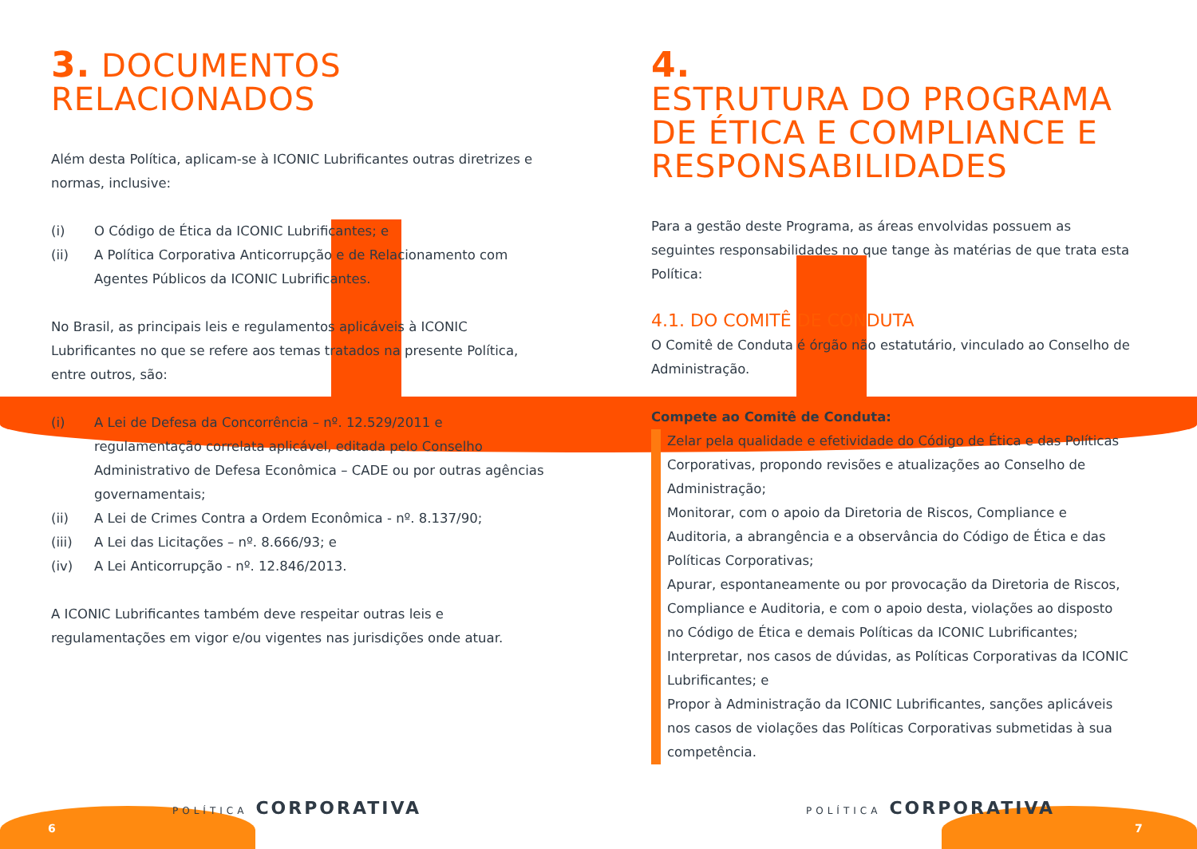3. DOCUMENTOS
RELACIONADOS
Além desta Política, aplicam-se à ICONIC Lubrificantes outras diretrizes e normas, inclusive:
(i) O Código de Ética da ICONIC Lubrificantes; e
(ii) A Política Corporativa Anticorrupção e de Relacionamento com Agentes Públicos da ICONIC Lubrificantes.
No Brasil, as principais leis e regulamentos aplicáveis à ICONIC Lubrificantes no que se refere aos temas tratados na presente Política, entre outros, são:
(i) A Lei de Defesa da Concorrência – nº. 12.529/2011 e regulamentação correlata aplicável, editada pelo Conselho Administrativo de Defesa Econômica – CADE ou por outras agências governamentais;
(ii) A Lei de Crimes Contra a Ordem Econômica - nº. 8.137/90;
(iii) A Lei das Licitações – nº. 8.666/93; e
(iv) A Lei Anticorrupção - nº. 12.846/2013.
A ICONIC Lubrificantes também deve respeitar outras leis e regulamentações em vigor e/ou vigentes nas jurisdições onde atuar.
4.
ESTRUTURA DO PROGRAMA DE ÉTICA E COMPLIANCE E RESPONSABILIDADES
Para a gestão deste Programa, as áreas envolvidas possuem as seguintes responsabilidades no que tange às matérias de que trata esta Política:
4.1. DO COMITÊ DE CONDUTA
O Comitê de Conduta é órgão não estatutário, vinculado ao Conselho de Administração.
Compete ao Comitê de Conduta:
Zelar pela qualidade e efetividade do Código de Ética e das Políticas Corporativas, propondo revisões e atualizações ao Conselho de Administração;
Monitorar, com o apoio da Diretoria de Riscos, Compliance e Auditoria, a abrangência e a observância do Código de Ética e das Políticas Corporativas;
Apurar, espontaneamente ou por provocação da Diretoria de Riscos, Compliance e Auditoria, e com o apoio desta, violações ao disposto no Código de Ética e demais Políticas da ICONIC Lubrificantes;
Interpretar, nos casos de dúvidas, as Políticas Corporativas da ICONIC Lubrificantes; e
Propor à Administração da ICONIC Lubrificantes, sanções aplicáveis nos casos de violações das Políticas Corporativas submetidas à sua competência.
POLÍTICA CORPORATIVA POLÍTICA CORPORATIVA
6 7